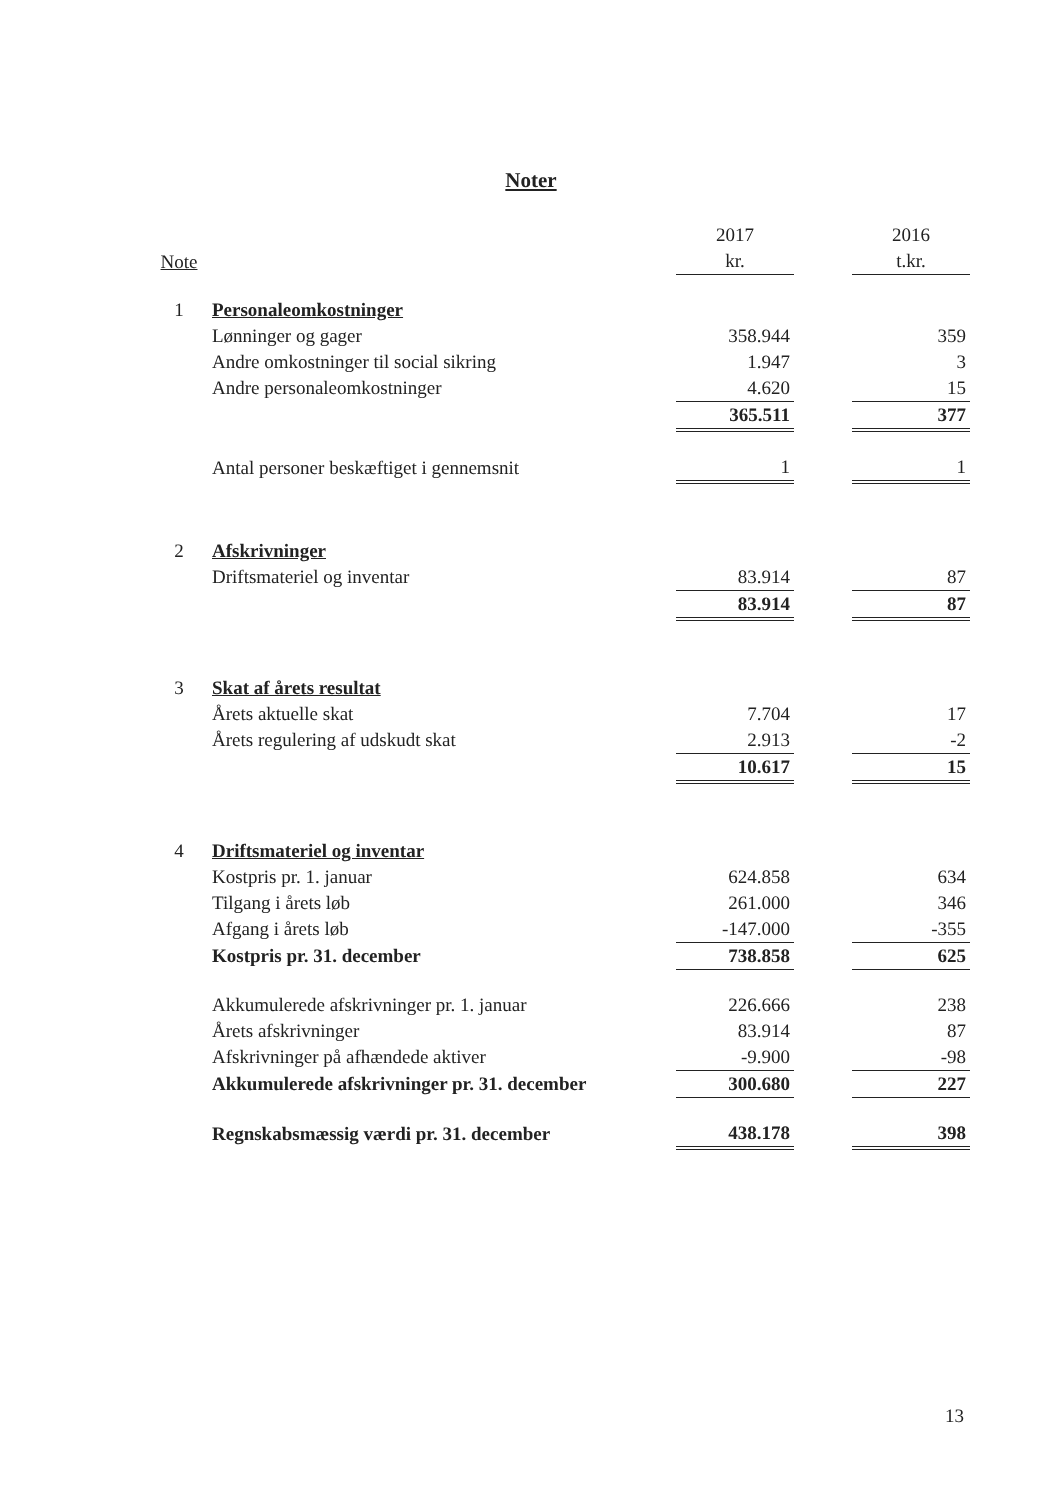Noter
| Note | | 2017 | | 2016 |
| --- | --- | --- | --- | --- |
| | | kr. | | t.kr. |
| 1 | Personaleomkostninger | | | |
| | Lønninger og gager | 358.944 | | 359 |
| | Andre omkostninger til social sikring | 1.947 | | 3 |
| | Andre personaleomkostninger | 4.620 | | 15 |
| | | 365.511 | | 377 |
| | Antal personer beskæftiget i gennemsnit | 1 | | 1 |
| 2 | Afskrivninger | | | |
| | Driftsmateriel og inventar | 83.914 | | 87 |
| | | 83.914 | | 87 |
| 3 | Skat af årets resultat | | | |
| | Årets aktuelle skat | 7.704 | | 17 |
| | Årets regulering af udskudt skat | 2.913 | | -2 |
| | | 10.617 | | 15 |
| 4 | Driftsmateriel og inventar | | | |
| | Kostpris pr. 1. januar | 624.858 | | 634 |
| | Tilgang i årets løb | 261.000 | | 346 |
| | Afgang i årets løb | -147.000 | | -355 |
| | Kostpris pr. 31. december | 738.858 | | 625 |
| | Akkumulerede afskrivninger pr. 1. januar | 226.666 | | 238 |
| | Årets afskrivninger | 83.914 | | 87 |
| | Afskrivninger på afhændede aktiver | -9.900 | | -98 |
| | Akkumulerede afskrivninger pr. 31. december | 300.680 | | 227 |
| | Regnskabsmæssig værdi pr. 31. december | 438.178 | | 398 |
13